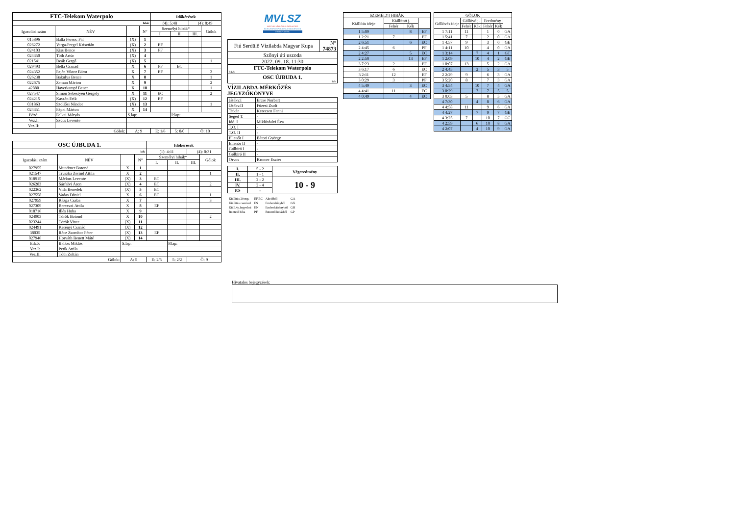| FTC-Telekom Waterpolo | | | | Időkérések | | | |
| --- | --- | --- | --- | --- | --- | --- | --- |
| fehér | | | | (4): 5:48 | | (4): 0:49 | |
| Igazolási szám | NÉV | | N° | Személyi hibák* | | | Gólok |
| | | | | I. | II. | III. | |
| 015896 | Balla Ferenc Pál | (X) | 1 | | | | |
| 026272 | Varga-Pergel Krisztián | (X) | 2 | EF | | | |
| 024103 | Kiss Bence | (X) | 3 | PF | | | |
| 024350 | Tóth Artúr | (X) | 4 | | | | |
| 021541 | Deák Gergő | (X) | 5 | | | | 1 |
| 029493 | Bella Csanád | X | 6 | PF | EC | | |
| 024352 | Paján Viktor Bátor | X | 7 | EF | | | 2 |
| 026238 | Bakulya Bence | X | 8 | | | | 1 |
| 022675 | Zeman Márton | X | 9 | | | | 2 |
| 42880 | Haverkampf Bence | X | 10 | | | | 1 |
| 027547 | Simon Sebestyén Gergely | X | 11 | EC | | | 2 |
| 024215 | Kaszán Erik | (X) | 12 | EF | | | |
| 031863 | Szöllősi Nándor | (X) | 13 | | | | 1 |
| 024351 | Pápai Márton | X | 14 | | | | |
| Edző: | Felkai Mátyás | S.lap: | | | P.lap: | | |
| Vez.I: | Szűcs Levente | | | | | | |
| Vez.II: | | | | | | | |
| Gólok: | | A: 9 | | E: 1/6 | 5: 0/0 | Ö: 10 | |
| OSC ÚJBUDA 1. | | | | Időkérések | | | |
| --- | --- | --- | --- | --- | --- | --- | --- |
| kék | | | | (1): 4:11 | | (4): 0:31 | |
| Igazolási szám | NÉV | | N° | Személyi hibák* | | | Gólok |
| | | | | I. | II. | III. | |
| 027955 | Mundtner Botond | X | 1 | | | | |
| 021547 | Truszka Zerind Attila | X | 2 | | | | 1 |
| 018915 | Márkus Levente | (X) | 3 | EC | | | |
| 026283 | Sárfalvi Áron | (X) | 4 | EC | | | 2 |
| 022362 | Vida Benedek | (X) | 5 | EC | | | |
| 027558 | Vadas Dániel | X | 6 | EC | | | 1 |
| 027959 | Rázga Csaba | X | 7 | | | | 3 |
| 027309 | Berezvai Attila | X | 8 | EF | | | |
| 018716 | Illés Huba | X | 9 | | | | |
| 024903 | Török Botond | X | 10 | | | | 2 |
| 023244 | Török Vince | (X) | 11 | | | | |
| 024491 | Kerényi Csanád | (X) | 12 | | | | |
| 38035 | Rácz Zsombor Péter | (X) | 13 | EF | | | |
| 027946 | Horváth Benett Máté | (X) | 14 | | | | |
| Edző: | Balázs Miklós | S.lap: | | | P.lap: | | |
| Vez.I: | Petik Attila | | | | | | |
| Vez.II: | Tóth Zoltán | | | | | | |
| Gólok: | | A: 5 | | E: 2/5 | 5: 2/2 | Ö: 9 | |
MVLSZ
MAGYAR VÍZILABDA SZÖVETSÉG
HUNGARIAN WATER POLO FEDERATION
WATERPOLO.HU
| Fiú Serdülő Vízilabda Magyar Kupa | N° 74873 |
| Szőnyi úti uszoda | |
| 2022. 09. 18. 11:30 | |
| FTC-Telekom Waterpolo fehér | |
| OSC ÚJBUDA 1. kék | |
VÍZILABDA-MÉRKŐZÉS JEGYZŐKÖNYVE
| Játékv.I | Ercse Norbert |
| Játékv.II | Füzesi Zsolt |
| Titkár | Kerecsen Fanni |
| Segéd T. | - |
| Idő. I | Miklósfalvi Éva |
| T.O. I | - |
| T.O. II | - |
| Ellenőr I | Bátori György |
| Ellenőr II | - |
| Gólbíró I | - |
| Gólbíró II | - |
| Orvos | Kromer Eszter |
| I. | 5 - 2 | Végeredmény |
| II. | 1 - 1 | |
| III. | 2 - 2 | 10 - 9 |
| IV. | 2 - 4 | |
| P.S | - | |
| Kiállítás 20 mp. | EF,EC | Akcióból | GA |
| Kiállítás cserével | ES | Emberelőnyből | GX |
| Kiáll.4p.fegyelmi | EN | Emberhátrányból | GH |
| Büntető hiba | PF | Büntetődobásból | GP |
| SZEMÉLYI HIBÁK | | | |
| Kiállítás ideje | Kiállított j. | | |
| | Fehér | Kék | |
| 1 5:09 | | 8 | EF |
| 1 2:21 | 7 | | EF |
| 2 6:51 | | 6 | EC |
| 2 4:45 | 6 | | PF |
| 2 4:27 | | 5 | EC |
| 2 2:50 | | 13 | EF |
| 3 7:23 | 2 | | EF |
| 3 6:17 | 6 | | EC |
| 3 2:11 | 12 | | EF |
| 3 0:29 | 3 | | PF |
| 4 5:49 | | 3 | EC |
| 4 4:41 | 11 | | EC |
| 4 0:49 | | 4 | EC |
| GÓLOK | | | | | |
| Góllövés ideje | Góllövő j. | | Eredmény | | |
| | Fehér | Kék | Fehér | Kék | |
| 1 7:11 | 11 | | 1 | 0 | GA |
| 1 5:41 | 7 | | 2 | 0 | GA |
| 1 4:57 | 9 | | 3 | 0 | GE |
| 1 4:11 | 10 | | 4 | 0 | GA |
| 1 3:14 | | 7 | 4 | 1 | GT |
| 1 2:09 | | 10 | 4 | 2 | GE |
| 1 0:07 | 13 | | 5 | 2 | GA |
| 2 4:45 | | 2 | 5 | 3 | 5 |
| 2 2:29 | 9 | | 6 | 3 | GA |
| 3 5:20 | 8 | | 7 | 3 | GA |
| 3 4:54 | | 10 | 7 | 4 | GA |
| 3 0:29 | | 7 | 7 | 5 | 5 |
| 3 0:03 | 5 | | 8 | 5 | GA |
| 4 7:30 | | 4 | 8 | 6 | GA |
| 4 4:58 | 11 | | 9 | 6 | GA |
| 4 4:27 | | 7 | 9 | 7 | GE |
| 4 3:25 | 7 | | 10 | 7 | GC |
| 4 2:59 | | 6 | 10 | 8 | GA |
| 4 2:07 | | 4 | 10 | 9 | GA |
Hivatalos bejegyzések: